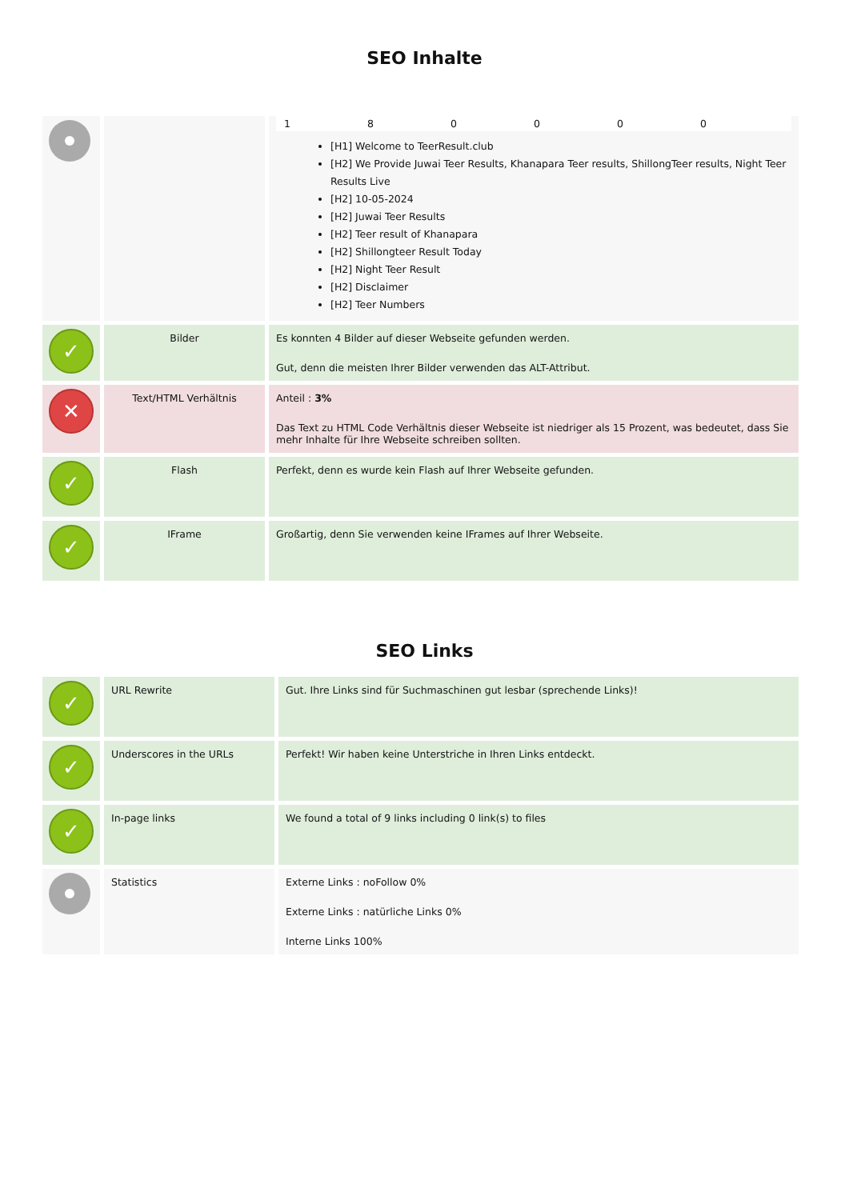SEO Inhalte
| | | 1 8 0 0 0 0 [H1] Welcome to TeerResult.club [H2] We Provide Juwai Teer Results, Khanapara Teer results, ShillongTeer results, Night Teer Results Live [H2] 10-05-2024 [H2] Juwai Teer Results [H2] Teer result of Khanapara [H2] Shillongteer Result Today [H2] Night Teer Result [H2] Disclaimer [H2] Teer Numbers |
| ✓ | Bilder | Es konnten 4 Bilder auf dieser Webseite gefunden werden. Gut, denn die meisten Ihrer Bilder verwenden das ALT-Attribut. |
| ✕ | Text/HTML Verhältnis | Anteil : 3% Das Text zu HTML Code Verhältnis dieser Webseite ist niedriger als 15 Prozent, was bedeutet, dass Sie mehr Inhalte für Ihre Webseite schreiben sollten. |
| ✓ | Flash | Perfekt, denn es wurde kein Flash auf Ihrer Webseite gefunden. |
| ✓ | IFrame | Großartig, denn Sie verwenden keine IFrames auf Ihrer Webseite. |
SEO Links
| ✓ | URL Rewrite | Gut. Ihre Links sind für Suchmaschinen gut lesbar (sprechende Links)! |
| ✓ | Underscores in the URLs | Perfekt! Wir haben keine Unterstriche in Ihren Links entdeckt. |
| ✓ | In-page links | We found a total of 9 links including 0 link(s) to files |
| | Statistics | Externe Links : noFollow 0% Externe Links : natürliche Links 0% Interne Links 100% |